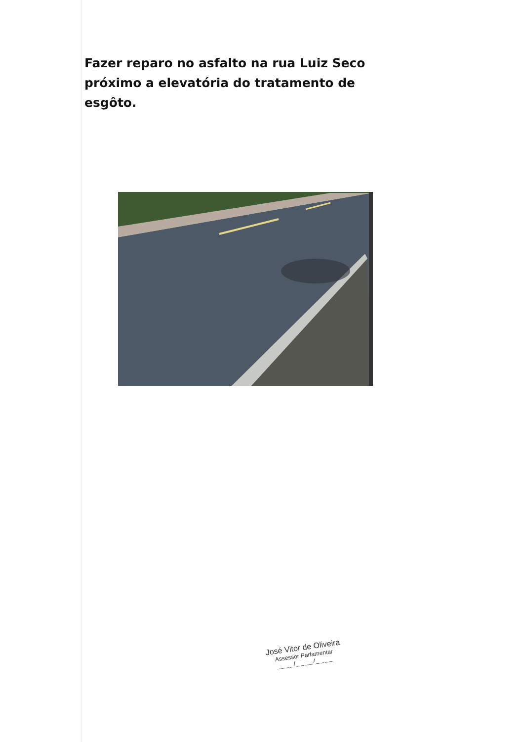Fazer reparo no asfalto na rua Luiz Seco próximo a elevatória do tratamento de esgôto.
José Vitor de Oliveira
Assessor Parlamentar
____/____/____